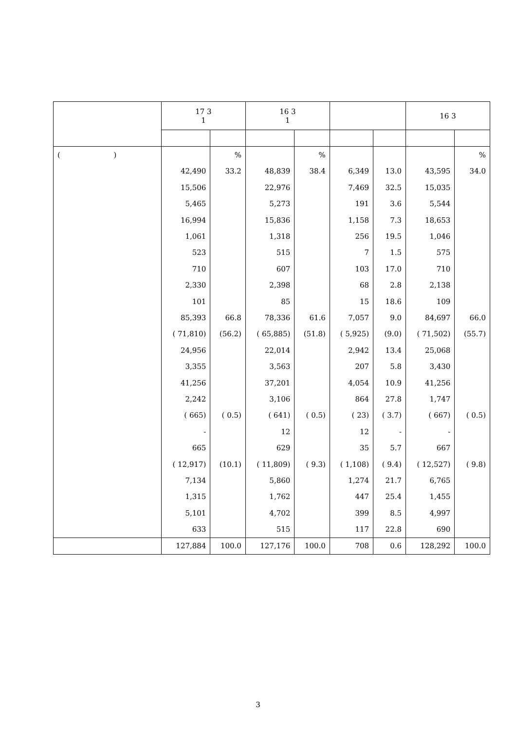| | 17 3 1 | | 16 3 1 | | | | 16 3 | |
| --- | --- | --- | --- | --- | --- | --- | --- | --- |
| ( ) | | % | | % | | | | % |
| | 42,490 | 33.2 | 48,839 | 38.4 | 6,349 | 13.0 | 43,595 | 34.0 |
| | 15,506 | | 22,976 | | 7,469 | 32.5 | 15,035 | |
| | 5,465 | | 5,273 | | 191 | 3.6 | 5,544 | |
| | 16,994 | | 15,836 | | 1,158 | 7.3 | 18,653 | |
| | 1,061 | | 1,318 | | 256 | 19.5 | 1,046 | |
| | 523 | | 515 | | 7 | 1.5 | 575 | |
| | 710 | | 607 | | 103 | 17.0 | 710 | |
| | 2,330 | | 2,398 | | 68 | 2.8 | 2,138 | |
| | 101 | | 85 | | 15 | 18.6 | 109 | |
| | 85,393 | 66.8 | 78,336 | 61.6 | 7,057 | 9.0 | 84,697 | 66.0 |
| | ( 71,810) | (56.2) | ( 65,885) | (51.8) | ( 5,925) | (9.0) | ( 71,502) | (55.7) |
| | 24,956 | | 22,014 | | 2,942 | 13.4 | 25,068 | |
| | 3,355 | | 3,563 | | 207 | 5.8 | 3,430 | |
| | 41,256 | | 37,201 | | 4,054 | 10.9 | 41,256 | |
| | 2,242 | | 3,106 | | 864 | 27.8 | 1,747 | |
| | ( 665) | ( 0.5) | ( 641) | ( 0.5) | ( 23) | ( 3.7) | ( 667) | ( 0.5) |
| | - | | 12 | | 12 | - | - | |
| | 665 | | 629 | | 35 | 5.7 | 667 | |
| | ( 12,917) | (10.1) | ( 11,809) | ( 9.3) | ( 1,108) | ( 9.4) | ( 12,527) | ( 9.8) |
| | 7,134 | | 5,860 | | 1,274 | 21.7 | 6,765 | |
| | 1,315 | | 1,762 | | 447 | 25.4 | 1,455 | |
| | 5,101 | | 4,702 | | 399 | 8.5 | 4,997 | |
| | 633 | | 515 | | 117 | 22.8 | 690 | |
| | 127,884 | 100.0 | 127,176 | 100.0 | 708 | 0.6 | 128,292 | 100.0 |
3